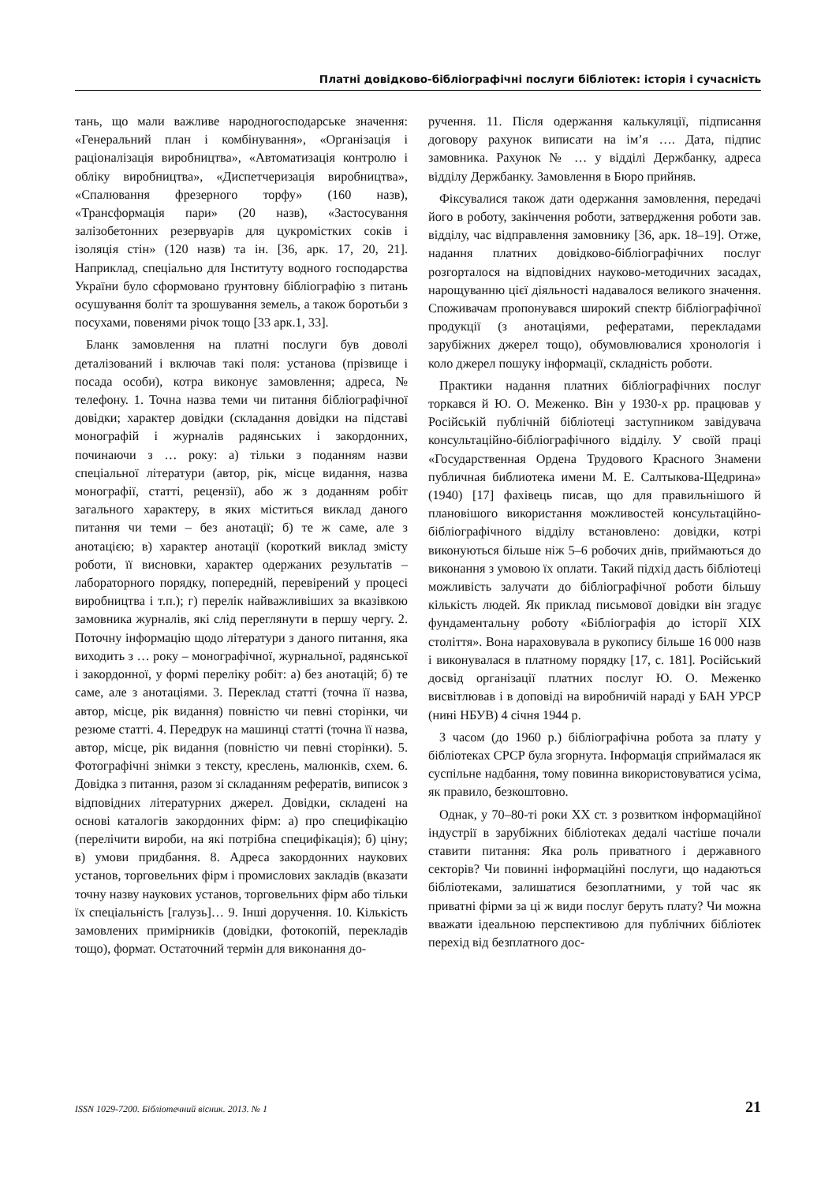Платні довідково-бібліографічні послуги бібліотек: історія і сучасність
тань, що мали важливе народногосподарське значення: «Генеральний план і комбінування», «Організація і раціоналізація виробництва», «Автоматизація контролю і обліку виробництва», «Диспетчеризація виробництва», «Спалювання фрезерного торфу» (160 назв), «Трансформація пари» (20 назв), «Застосування залізобетонних резервуарів для цукромістких соків і ізоляція стін» (120 назв) та ін. [36, арк. 17, 20, 21]. Наприклад, спеціально для Інституту водного господарства України було сформовано ґрунтовну бібліографію з питань осушування боліт та зрошування земель, а також боротьби з посухами, повенями річок тощо [33 арк.1, 33].
Бланк замовлення на платні послуги був доволі деталізований і включав такі поля: установа (прізвище і посада особи), котра виконує замовлення; адреса, № телефону. 1. Точна назва теми чи питання бібліографічної довідки; характер довідки (складання довідки на підставі монографій і журналів радянських і закордонних, починаючи з … року: а) тільки з поданням назви спеціальної літератури (автор, рік, місце видання, назва монографії, статті, рецензії), або ж з доданням робіт загального характеру, в яких міститься виклад даного питання чи теми – без анотації; б) те ж саме, але з анотацією; в) характер анотації (короткий виклад змісту роботи, її висновки, характер одержаних результатів – лабораторного порядку, попередній, перевірений у процесі виробництва і т.п.); г) перелік найважливіших за вказівкою замовника журналів, які слід переглянути в першу чергу. 2. Поточну інформацію щодо літератури з даного питання, яка виходить з … року – монографічної, журнальної, радянської і закордонної, у формі переліку робіт: а) без анотацій; б) те саме, але з анотаціями. 3. Переклад статті (точна її назва, автор, місце, рік видання) повністю чи певні сторінки, чи резюме статті. 4. Передрук на машинці статті (точна її назва, автор, місце, рік видання (повністю чи певні сторінки). 5. Фотографічні знімки з тексту, креслень, малюнків, схем. 6. Довідка з питання, разом зі складанням рефератів, виписок з відповідних літературних джерел. Довідки, складені на основі каталогів закордонних фірм: а) про специфікацію (перелічити вироби, на які потрібна специфікація); б) ціну; в) умови придбання. 8. Адреса закордонних наукових установ, торговельних фірм і промислових закладів (вказати точну назву наукових установ, торговельних фірм або тільки їх спеціальність [галузь]… 9. Інші доручення. 10. Кількість замовлених примірників (довідки, фотокопій, перекладів тощо), формат. Остаточний термін для виконання до-
ручення. 11. Після одержання калькуляції, підписання договору рахунок виписати на ім’я …. Дата, підпис замовника. Рахунок № … у відділі Держбанку, адреса відділу Держбанку. Замовлення в Бюро прийняв.
Фіксувалися також дати одержання замовлення, передачі його в роботу, закінчення роботи, затвердження роботи зав. відділу, час відправлення замовнику [36, арк. 18–19]. Отже, надання платних довідково-бібліографічних послуг розгорталося на відповідних науково-методичних засадах, нарощуванню цієї діяльності надавалося великого значення. Споживачам пропонувався широкий спектр бібліографічної продукції (з анотаціями, рефератами, перекладами зарубіжних джерел тощо), обумовлювалися хронологія і коло джерел пошуку інформації, складність роботи.
Практики надання платних бібліографічних послуг торкався й Ю. О. Меженко. Він у 1930-х рр. працював у Російській публічній бібліотеці заступником завідувача консультаційно-бібліографічного відділу. У своїй праці «Государственная Ордена Трудового Красного Знамени публичная библиотека имени М. Е. Салтыкова-Щедрина» (1940) [17] фахівець писав, що для правильнішого й плановішого використання можливостей консультаційно-бібліографічного відділу встановлено: довідки, котрі виконуються більше ніж 5–6 робочих днів, приймаються до виконання з умовою їх оплати. Такий підхід дасть бібліотеці можливість залучати до бібліографічної роботи більшу кількість людей. Як приклад письмової довідки він згадує фундаментальну роботу «Бібліографія до історії XIX століття». Вона нараховувала в рукопису більше 16 000 назв і виконувалася в платному порядку [17, с. 181]. Російський досвід організації платних послуг Ю. О. Меженко висвітлював і в доповіді на виробничій нараді у БАН УРСР (нині НБУВ) 4 січня 1944 р.
З часом (до 1960 р.) бібліографічна робота за плату у бібліотеках СРСР була згорнута. Інформація сприймалася як суспільне надбання, тому повинна використовуватися усіма, як правило, безкоштовно.
Однак, у 70–80-ті роки XX ст. з розвитком інформаційної індустрії в зарубіжних бібліотеках дедалі частіше почали ставити питання: Яка роль приватного і державного секторів? Чи повинні інформаційні послуги, що надаються бібліотеками, залишатися безоплатними, у той час як приватні фірми за ці ж види послуг беруть плату? Чи можна вважати ідеальною перспективою для публічних бібліотек перехід від безплатного дос-
ISSN 1029-7200. Бібліотечний вісник. 2013. № 1 21